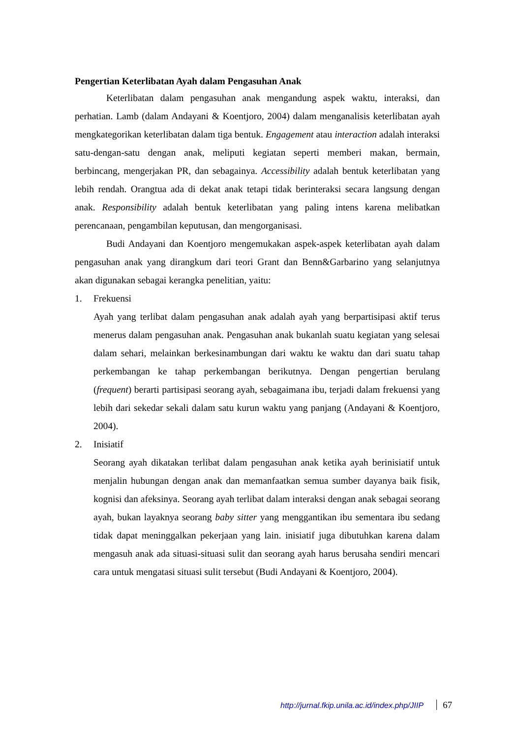Pengertian Keterlibatan Ayah dalam Pengasuhan Anak
Keterlibatan dalam pengasuhan anak mengandung aspek waktu, interaksi, dan perhatian. Lamb (dalam Andayani & Koentjoro, 2004) dalam menganalisis keterlibatan ayah mengkategorikan keterlibatan dalam tiga bentuk. Engagement atau interaction adalah interaksi satu-dengan-satu dengan anak, meliputi kegiatan seperti memberi makan, bermain, berbincang, mengerjakan PR, dan sebagainya. Accessibility adalah bentuk keterlibatan yang lebih rendah. Orangtua ada di dekat anak tetapi tidak berinteraksi secara langsung dengan anak. Responsibility adalah bentuk keterlibatan yang paling intens karena melibatkan perencanaan, pengambilan keputusan, dan mengorganisasi.
Budi Andayani dan Koentjoro mengemukakan aspek-aspek keterlibatan ayah dalam pengasuhan anak yang dirangkum dari teori Grant dan Benn&Garbarino yang selanjutnya akan digunakan sebagai kerangka penelitian, yaitu:
1. Frekuensi
Ayah yang terlibat dalam pengasuhan anak adalah ayah yang berpartisipasi aktif terus menerus dalam pengasuhan anak. Pengasuhan anak bukanlah suatu kegiatan yang selesai dalam sehari, melainkan berkesinambungan dari waktu ke waktu dan dari suatu tahap perkembangan ke tahap perkembangan berikutnya. Dengan pengertian berulang (frequent) berarti partisipasi seorang ayah, sebagaimana ibu, terjadi dalam frekuensi yang lebih dari sekedar sekali dalam satu kurun waktu yang panjang (Andayani & Koentjoro, 2004).
2. Inisiatif
Seorang ayah dikatakan terlibat dalam pengasuhan anak ketika ayah berinisiatif untuk menjalin hubungan dengan anak dan memanfaatkan semua sumber dayanya baik fisik, kognisi dan afeksinya. Seorang ayah terlibat dalam interaksi dengan anak sebagai seorang ayah, bukan layaknya seorang baby sitter yang menggantikan ibu sementara ibu sedang tidak dapat meninggalkan pekerjaan yang lain. inisiatif juga dibutuhkan karena dalam mengasuh anak ada situasi-situasi sulit dan seorang ayah harus berusaha sendiri mencari cara untuk mengatasi situasi sulit tersebut (Budi Andayani & Koentjoro, 2004).
http://jurnal.fkip.unila.ac.id/index.php/JIIP 67